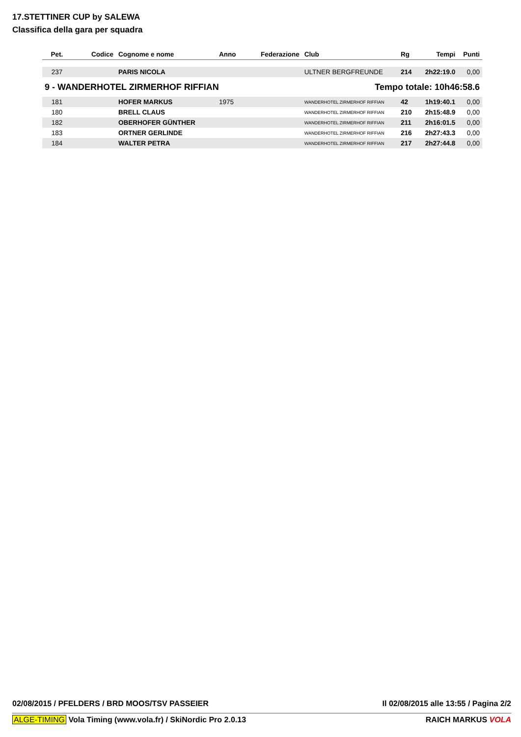17.STETTINER CUP by SALEWA
Classifica della gara per squadra
| Pet. | Codice | Cognome e nome | Anno | Federazione | Club | Rg | Tempi | Punti |
| --- | --- | --- | --- | --- | --- | --- | --- | --- |
| 237 | | PARIS NICOLA | | | ULTNER BERGFREUNDE | 214 | 2h22:19.0 | 0,00 |
| 9 - WANDERHOTEL ZIRMERHOF RIFFIAN | | | | | Tempo totale: 10h46:58.6 | | | |
| 181 | | HOFER MARKUS | 1975 | | WANDERHOTEL ZIRMERHOF RIFFIAN | 42 | 1h19:40.1 | 0,00 |
| 180 | | BRELL CLAUS | | | WANDERHOTEL ZIRMERHOF RIFFIAN | 210 | 2h15:48.9 | 0,00 |
| 182 | | OBERHOFER GÜNTHER | | | WANDERHOTEL ZIRMERHOF RIFFIAN | 211 | 2h16:01.5 | 0,00 |
| 183 | | ORTNER GERLINDE | | | WANDERHOTEL ZIRMERHOF RIFFIAN | 216 | 2h27:43.3 | 0,00 |
| 184 | | WALTER PETRA | | | WANDERHOTEL ZIRMERHOF RIFFIAN | 217 | 2h27:44.8 | 0,00 |
02/08/2015 / PFELDERS / BRD MOOS/TSV PASSEIER Il 02/08/2015 alle 13:55 / Pagina 2/2
ALGE-TIMING Vola Timing (www.vola.fr) / SkiNordic Pro 2.0.13 RAICH MARKUS VOLA